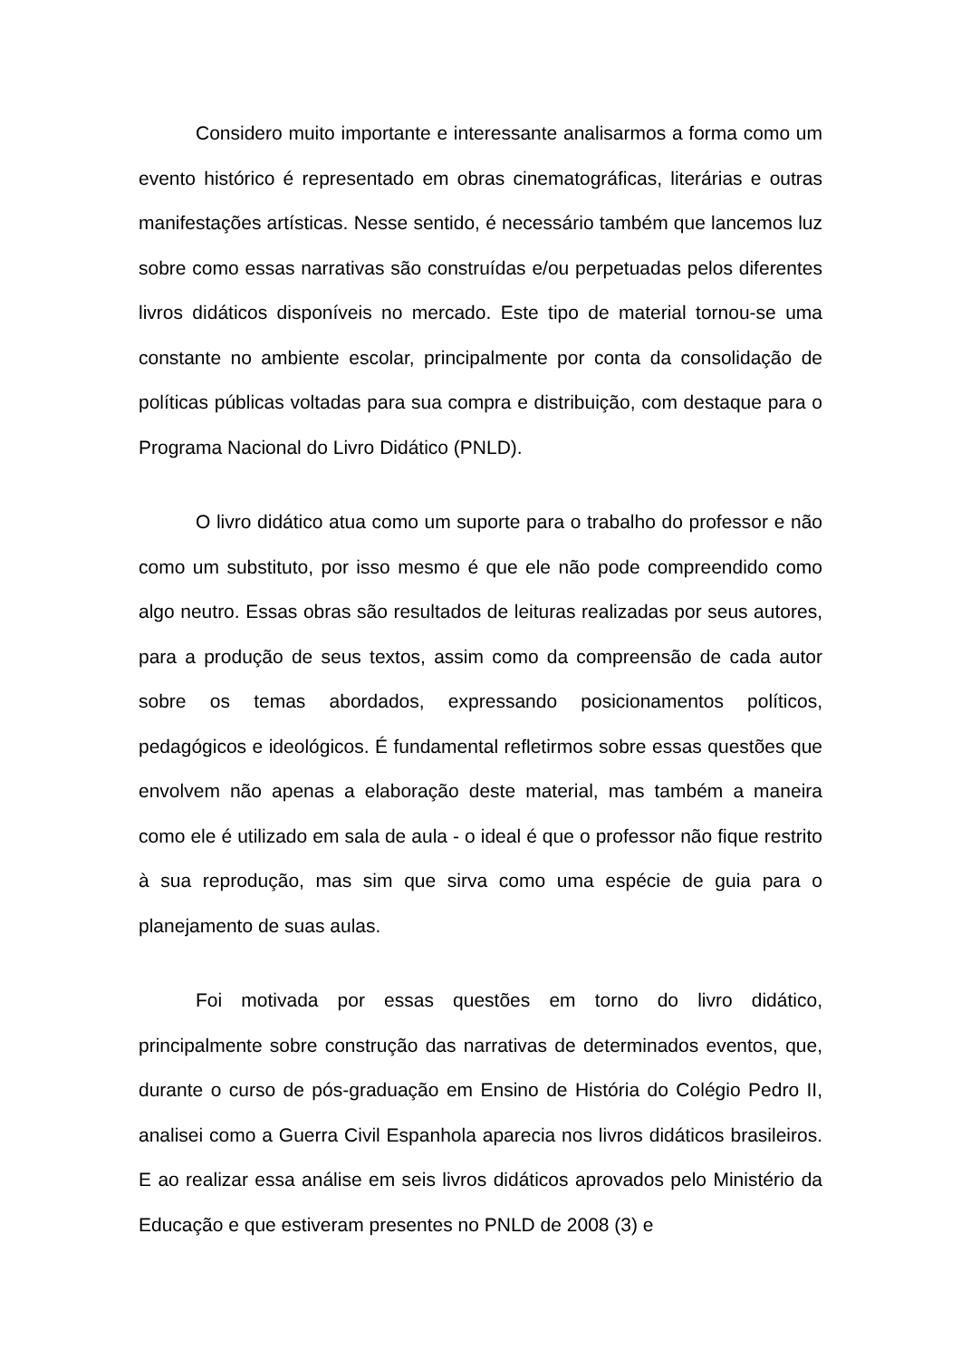Considero muito importante e interessante analisarmos a forma como um evento histórico é representado em obras cinematográficas, literárias e outras manifestações artísticas. Nesse sentido, é necessário também que lancemos luz sobre como essas narrativas são construídas e/ou perpetuadas pelos diferentes livros didáticos disponíveis no mercado. Este tipo de material tornou-se uma constante no ambiente escolar, principalmente por conta da consolidação de políticas públicas voltadas para sua compra e distribuição, com destaque para o Programa Nacional do Livro Didático (PNLD).
O livro didático atua como um suporte para o trabalho do professor e não como um substituto, por isso mesmo é que ele não pode compreendido como algo neutro. Essas obras são resultados de leituras realizadas por seus autores, para a produção de seus textos, assim como da compreensão de cada autor sobre os temas abordados, expressando posicionamentos políticos, pedagógicos e ideológicos. É fundamental refletirmos sobre essas questões que envolvem não apenas a elaboração deste material, mas também a maneira como ele é utilizado em sala de aula - o ideal é que o professor não fique restrito à sua reprodução, mas sim que sirva como uma espécie de guia para o planejamento de suas aulas.
Foi motivada por essas questões em torno do livro didático, principalmente sobre construção das narrativas de determinados eventos, que, durante o curso de pós-graduação em Ensino de História do Colégio Pedro II, analisei como a Guerra Civil Espanhola aparecia nos livros didáticos brasileiros. E ao realizar essa análise em seis livros didáticos aprovados pelo Ministério da Educação e que estiveram presentes no PNLD de 2008 (3) e